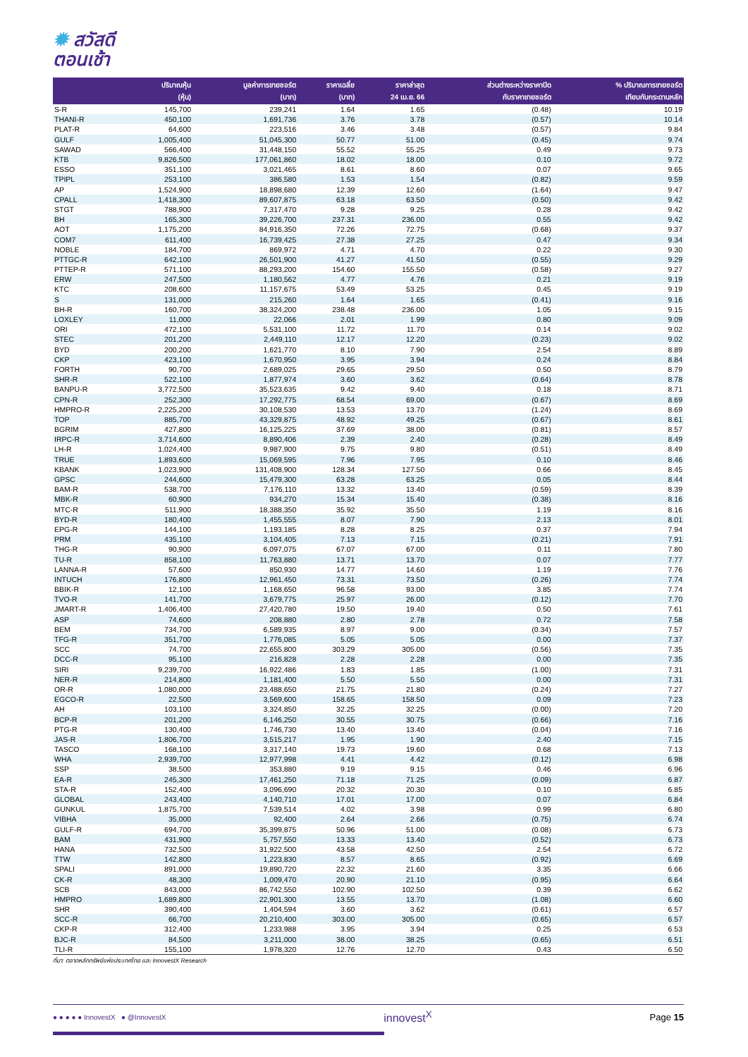✹ สวัสดี
ตอนเช้า
| | ปริมาณหุ้น (หุ้น) | มูลค่าการขายชอร์ต (บาท) | ราคาเฉลี่ย (บาท) | ราคาล่าสุด 24 เม.ย. 66 | ส่วนต่างระหว่างราคาปิด กับราคาขายชอร์ต | % ปริมาณการขายชอร์ต เทียบกับกระดานหลัก |
| --- | --- | --- | --- | --- | --- | --- |
| S-R | 145,700 | 239,241 | 1.64 | 1.65 | (0.48) | 10.19 |
| THANI-R | 450,100 | 1,691,736 | 3.76 | 3.78 | (0.57) | 10.14 |
| PLAT-R | 64,600 | 223,516 | 3.46 | 3.48 | (0.57) | 9.84 |
| GULF | 1,005,400 | 51,045,300 | 50.77 | 51.00 | (0.45) | 9.74 |
| SAWAD | 566,400 | 31,448,150 | 55.52 | 55.25 | 0.49 | 9.73 |
| KTB | 9,826,500 | 177,061,860 | 18.02 | 18.00 | 0.10 | 9.72 |
| ESSO | 351,100 | 3,021,465 | 8.61 | 8.60 | 0.07 | 9.65 |
| TPIPL | 253,100 | 386,580 | 1.53 | 1.54 | (0.82) | 9.59 |
| AP | 1,524,900 | 18,898,680 | 12.39 | 12.60 | (1.64) | 9.47 |
| CPALL | 1,418,300 | 89,607,875 | 63.18 | 63.50 | (0.50) | 9.42 |
| STGT | 788,900 | 7,317,470 | 9.28 | 9.25 | 0.28 | 9.42 |
| BH | 165,300 | 39,226,700 | 237.31 | 236.00 | 0.55 | 9.42 |
| AOT | 1,175,200 | 84,916,350 | 72.26 | 72.75 | (0.68) | 9.37 |
| COM7 | 611,400 | 16,739,425 | 27.38 | 27.25 | 0.47 | 9.34 |
| NOBLE | 184,700 | 869,972 | 4.71 | 4.70 | 0.22 | 9.30 |
| PTTGC-R | 642,100 | 26,501,900 | 41.27 | 41.50 | (0.55) | 9.29 |
| PTTEP-R | 571,100 | 88,293,200 | 154.60 | 155.50 | (0.58) | 9.27 |
| ERW | 247,500 | 1,180,562 | 4.77 | 4.76 | 0.21 | 9.19 |
| KTC | 208,600 | 11,157,675 | 53.49 | 53.25 | 0.45 | 9.19 |
| S | 131,000 | 215,260 | 1.64 | 1.65 | (0.41) | 9.16 |
| BH-R | 160,700 | 38,324,200 | 238.48 | 236.00 | 1.05 | 9.15 |
| LOXLEY | 11,000 | 22,066 | 2.01 | 1.99 | 0.80 | 9.09 |
| ORI | 472,100 | 5,531,100 | 11.72 | 11.70 | 0.14 | 9.02 |
| STEC | 201,200 | 2,449,110 | 12.17 | 12.20 | (0.23) | 9.02 |
| BYD | 200,200 | 1,621,770 | 8.10 | 7.90 | 2.54 | 8.89 |
| CKP | 423,100 | 1,670,950 | 3.95 | 3.94 | 0.24 | 8.84 |
| FORTH | 90,700 | 2,689,025 | 29.65 | 29.50 | 0.50 | 8.79 |
| SHR-R | 522,100 | 1,877,974 | 3.60 | 3.62 | (0.64) | 8.78 |
| BANPU-R | 3,772,500 | 35,523,635 | 9.42 | 9.40 | 0.18 | 8.71 |
| CPN-R | 252,300 | 17,292,775 | 68.54 | 69.00 | (0.67) | 8.69 |
| HMPRO-R | 2,225,200 | 30,108,530 | 13.53 | 13.70 | (1.24) | 8.69 |
| TOP | 885,700 | 43,329,875 | 48.92 | 49.25 | (0.67) | 8.61 |
| BGRIM | 427,800 | 16,125,225 | 37.69 | 38.00 | (0.81) | 8.57 |
| IRPC-R | 3,714,600 | 8,890,406 | 2.39 | 2.40 | (0.28) | 8.49 |
| LH-R | 1,024,400 | 9,987,900 | 9.75 | 9.80 | (0.51) | 8.49 |
| TRUE | 1,893,600 | 15,069,595 | 7.96 | 7.95 | 0.10 | 8.46 |
| KBANK | 1,023,900 | 131,408,900 | 128.34 | 127.50 | 0.66 | 8.45 |
| GPSC | 244,600 | 15,479,300 | 63.28 | 63.25 | 0.05 | 8.44 |
| BAM-R | 538,700 | 7,176,110 | 13.32 | 13.40 | (0.59) | 8.39 |
| MBK-R | 60,900 | 934,270 | 15.34 | 15.40 | (0.38) | 8.16 |
| MTC-R | 511,900 | 18,388,350 | 35.92 | 35.50 | 1.19 | 8.16 |
| BYD-R | 180,400 | 1,455,555 | 8.07 | 7.90 | 2.13 | 8.01 |
| EPG-R | 144,100 | 1,193,185 | 8.28 | 8.25 | 0.37 | 7.94 |
| PRM | 435,100 | 3,104,405 | 7.13 | 7.15 | (0.21) | 7.91 |
| THG-R | 90,900 | 6,097,075 | 67.07 | 67.00 | 0.11 | 7.80 |
| TU-R | 858,100 | 11,763,880 | 13.71 | 13.70 | 0.07 | 7.77 |
| LANNA-R | 57,600 | 850,930 | 14.77 | 14.60 | 1.19 | 7.76 |
| INTUCH | 176,800 | 12,961,450 | 73.31 | 73.50 | (0.26) | 7.74 |
| BBIK-R | 12,100 | 1,168,650 | 96.58 | 93.00 | 3.85 | 7.74 |
| TVO-R | 141,700 | 3,679,775 | 25.97 | 26.00 | (0.12) | 7.70 |
| JMART-R | 1,406,400 | 27,420,780 | 19.50 | 19.40 | 0.50 | 7.61 |
| ASP | 74,600 | 208,880 | 2.80 | 2.78 | 0.72 | 7.58 |
| BEM | 734,700 | 6,589,935 | 8.97 | 9.00 | (0.34) | 7.57 |
| TFG-R | 351,700 | 1,776,085 | 5.05 | 5.05 | 0.00 | 7.37 |
| SCC | 74,700 | 22,655,800 | 303.29 | 305.00 | (0.56) | 7.35 |
| DCC-R | 95,100 | 216,828 | 2.28 | 2.28 | 0.00 | 7.35 |
| SIRI | 9,239,700 | 16,922,486 | 1.83 | 1.85 | (1.00) | 7.31 |
| NER-R | 214,800 | 1,181,400 | 5.50 | 5.50 | 0.00 | 7.31 |
| OR-R | 1,080,000 | 23,488,650 | 21.75 | 21.80 | (0.24) | 7.27 |
| EGCO-R | 22,500 | 3,569,600 | 158.65 | 158.50 | 0.09 | 7.23 |
| AH | 103,100 | 3,324,850 | 32.25 | 32.25 | (0.00) | 7.20 |
| BCP-R | 201,200 | 6,146,250 | 30.55 | 30.75 | (0.66) | 7.16 |
| PTG-R | 130,400 | 1,746,730 | 13.40 | 13.40 | (0.04) | 7.16 |
| JAS-R | 1,806,700 | 3,515,217 | 1.95 | 1.90 | 2.40 | 7.15 |
| TASCO | 168,100 | 3,317,140 | 19.73 | 19.60 | 0.68 | 7.13 |
| WHA | 2,939,700 | 12,977,998 | 4.41 | 4.42 | (0.12) | 6.98 |
| SSP | 38,500 | 353,880 | 9.19 | 9.15 | 0.46 | 6.96 |
| EA-R | 245,300 | 17,461,250 | 71.18 | 71.25 | (0.09) | 6.87 |
| STA-R | 152,400 | 3,096,690 | 20.32 | 20.30 | 0.10 | 6.85 |
| GLOBAL | 243,400 | 4,140,710 | 17.01 | 17.00 | 0.07 | 6.84 |
| GUNKUL | 1,875,700 | 7,539,514 | 4.02 | 3.98 | 0.99 | 6.80 |
| VIBHA | 35,000 | 92,400 | 2.64 | 2.66 | (0.75) | 6.74 |
| GULF-R | 694,700 | 35,399,875 | 50.96 | 51.00 | (0.08) | 6.73 |
| BAM | 431,900 | 5,757,550 | 13.33 | 13.40 | (0.52) | 6.73 |
| HANA | 732,500 | 31,922,500 | 43.58 | 42.50 | 2.54 | 6.72 |
| TTW | 142,800 | 1,223,830 | 8.57 | 8.65 | (0.92) | 6.69 |
| SPALI | 891,000 | 19,890,720 | 22.32 | 21.60 | 3.35 | 6.66 |
| CK-R | 48,300 | 1,009,470 | 20.90 | 21.10 | (0.95) | 6.64 |
| SCB | 843,000 | 86,742,550 | 102.90 | 102.50 | 0.39 | 6.62 |
| HMPRO | 1,689,800 | 22,901,300 | 13.55 | 13.70 | (1.08) | 6.60 |
| SHR | 390,400 | 1,404,594 | 3.60 | 3.62 | (0.61) | 6.57 |
| SCC-R | 66,700 | 20,210,400 | 303.00 | 305.00 | (0.65) | 6.57 |
| CKP-R | 312,400 | 1,233,988 | 3.95 | 3.94 | 0.25 | 6.53 |
| BJC-R | 84,500 | 3,211,000 | 38.00 | 38.25 | (0.65) | 6.51 |
| TLI-R | 155,100 | 1,978,320 | 12.76 | 12.70 | 0.43 | 6.50 |
ที่มา: ตลาดหลักทรัพย์แห่งประเทศไทย และ InnovestX Research
● ● ● ● ● InnovestX ● @InnovestX
innovest<sup>X</sup>
Page 15